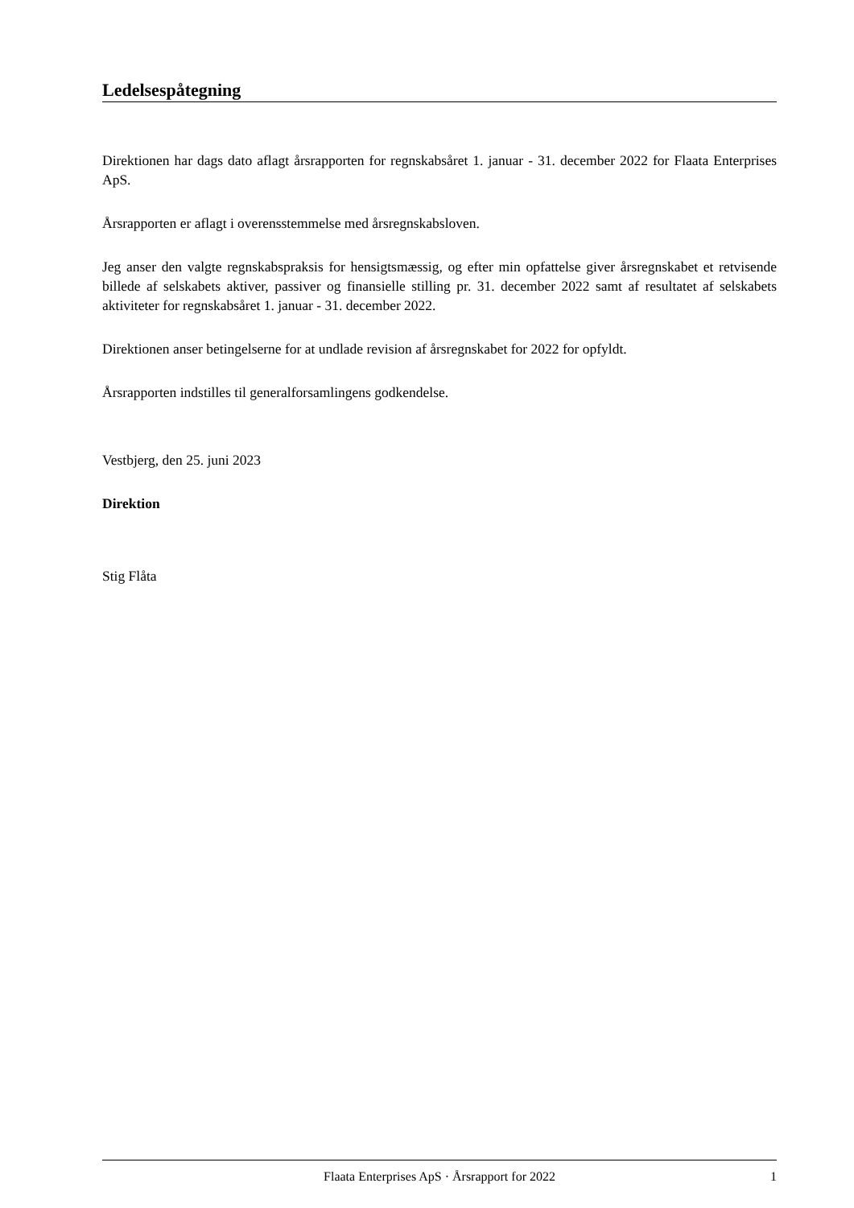Ledelsespåtegning
Direktionen har dags dato aflagt årsrapporten for regnskabsåret 1. januar - 31. december 2022 for Flaata Enterprises ApS.
Årsrapporten er aflagt i overensstemmelse med årsregnskabsloven.
Jeg anser den valgte regnskabspraksis for hensigtsmæssig, og efter min opfattelse giver årsregnskabet et retvisende billede af selskabets aktiver, passiver og finansielle stilling pr. 31. december 2022 samt af resultatet af selskabets aktiviteter for regnskabsåret 1. januar - 31. december 2022.
Direktionen anser betingelserne for at undlade revision af årsregnskabet for 2022 for opfyldt.
Årsrapporten indstilles til generalforsamlingens godkendelse.
Vestbjerg, den 25. juni 2023
Direktion
Stig Flåta
Flaata Enterprises ApS · Årsrapport for 2022 1